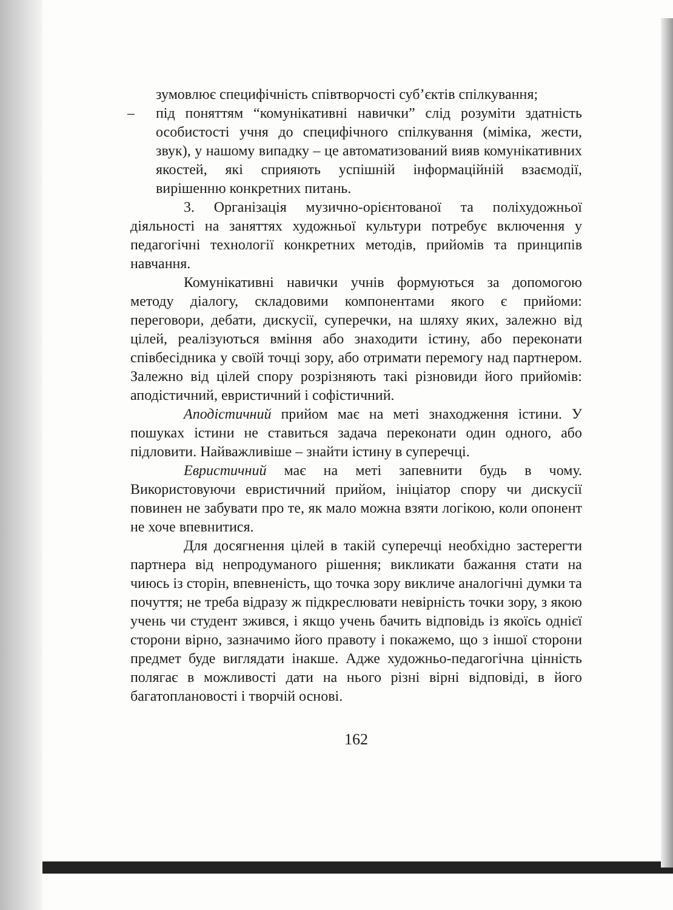зумовлює специфічність співтворчості суб’єктів спілкування;
– під поняттям “комунікативні навички” слід розуміти здатність особистості учня до специфічного спілкування (міміка, жести, звук), у нашому випадку – це автоматизований вияв комунікативних якостей, які сприяють успішній інформаційній взаємодії, вирішенню конкретних питань.
3. Організація музично-орієнтованої та поліхудожньої діяльності на заняттях художньої культури потребує включення у педагогічні технології конкретних методів, прийомів та принципів навчання.
Комунікативні навички учнів формуються за допомогою методу діалогу, складовими компонентами якого є прийоми: переговори, дебати, дискусії, суперечки, на шляху яких, залежно від цілей, реалізуються вміння або знаходити істину, або переконати співбесідника у своїй точці зору, або отримати перемогу над партнером. Залежно від цілей спору розрізняють такі різновиди його прийомів: аподістичний, евристичний і софістичний.
Аподістичний прийом має на меті знаходження істини. У пошуках істини не ставиться задача переконати один одного, або підловити. Найважливіше – знайти істину в суперечці.
Евристичний має на меті запевнити будь в чому. Використовуючи евристичний прийом, ініціатор спору чи дискусії повинен не забувати про те, як мало можна взяти логікою, коли опонент не хоче впевнитися.
Для досягнення цілей в такій суперечці необхідно застерегти партнера від непродуманого рішення; викликати бажання стати на чиюсь із сторін, впевненість, що точка зору викличе аналогічні думки та почуття; не треба відразу ж підкреслювати невірність точки зору, з якою учень чи студент зжився, і якщо учень бачить відповідь із якоїсь однієї сторони вірно, зазначимо його правоту і покажемо, що з іншої сторони предмет буде виглядати інакше. Адже художньо-педагогічна цінність полягає в можливості дати на нього різні вірні відповіді, в його багатоплановості і творчій основі.
162